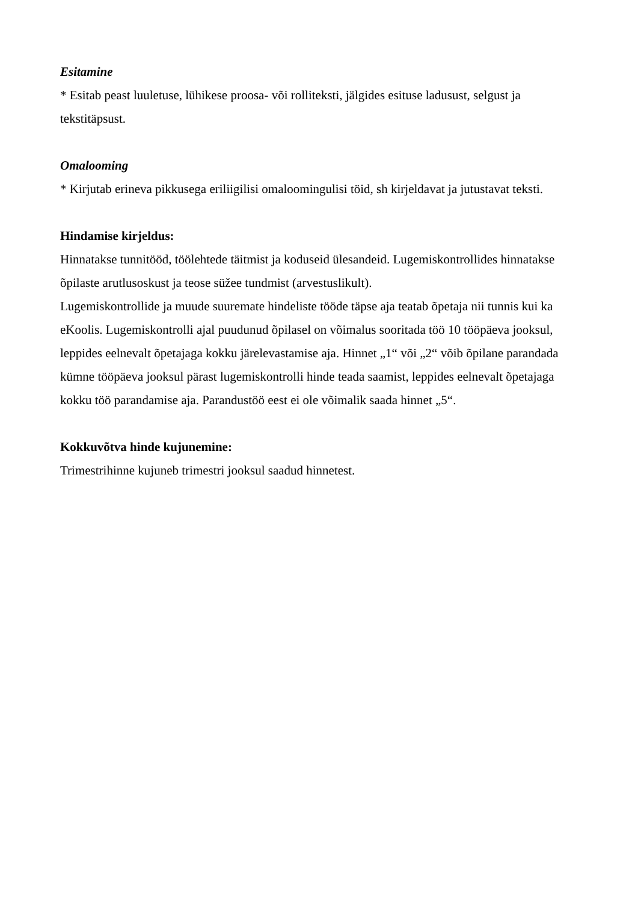Esitamine
* Esitab peast luuletuse, lühikese proosa- või rolliteksti, jälgides esituse ladusust, selgust ja tekstitäpsust.
Omalooming
* Kirjutab erineva pikkusega eriliigilisi omaloomingulisi töid, sh kirjeldavat ja jutustavat teksti.
Hindamise kirjeldus:
Hinnatakse tunnitööd, töölehtede täitmist ja koduseid ülesandeid. Lugemiskontrollides hinnatakse õpilaste arutlusoskust ja teose süžee tundmist (arvestuslikult).
Lugemiskontrollide ja muude suuremate hindeliste tööde täpse aja teatab õpetaja nii tunnis kui ka eKoolis. Lugemiskontrolli ajal puudunud õpilasel on võimalus sooritada töö 10 tööpäeva jooksul, leppides eelnevalt õpetajaga kokku järelevastamise aja. Hinnet „1“ või „2“ võib õpilane parandada kümne tööpäeva jooksul pärast lugemiskontrolli hinde teada saamist, leppides eelnevalt õpetajaga kokku töö parandamise aja. Parandustöö eest ei ole võimalik saada hinnet „5“.
Kokkuvõtva hinde kujunemine:
Trimestrihinne kujuneb trimestri jooksul saadud hinnetest.